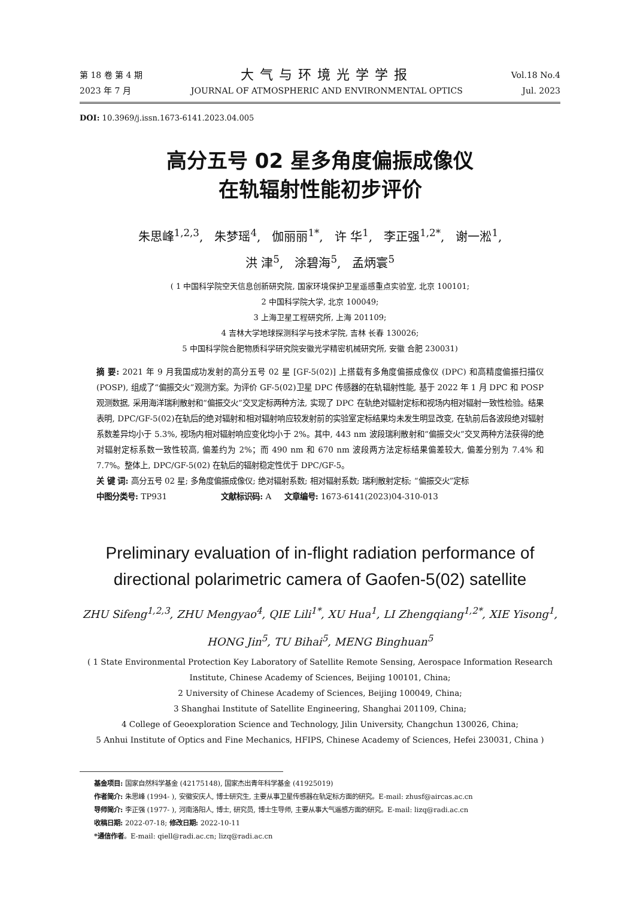第 18 卷 第 4 期
2023 年 7 月
大气与环境光学学报
JOURNAL OF ATMOSPHERIC AND ENVIRONMENTAL OPTICS
Vol.18 No.4
Jul. 2023
DOI: 10.3969/j.issn.1673-6141.2023.04.005
高分五号 02 星多角度偏振成像仪
在轨辐射性能初步评价
朱思峰<sup>1,2,3</sup>, 朱梦瑶<sup>4</sup>, 伽丽丽<sup>1*</sup>, 许 华<sup>1</sup>, 李正强<sup>1,2*</sup>, 谢一淞<sup>1</sup>,
洪 津<sup>5</sup>, 涂碧海<sup>5</sup>, 孟炳寰<sup>5</sup>
( 1 中国科学院空天信息创新研究院, 国家环境保护卫星遥感重点实验室, 北京 100101;
2 中国科学院大学, 北京 100049;
3 上海卫星工程研究所, 上海 201109;
4 吉林大学地球探测科学与技术学院, 吉林 长春 130026;
5 中国科学院合肥物质科学研究院安徽光学精密机械研究所, 安徽 合肥 230031)
摘 要: 2021 年 9 月我国成功发射的高分五号 02 星 [GF-5(02)] 上搭载有多角度偏振成像仪 (DPC) 和高精度偏振扫描仪 (POSP), 组成了“偏振交火”观测方案。为评价 GF-5(02)卫星 DPC 传感器的在轨辐射性能, 基于 2022 年 1 月 DPC 和 POSP 观测数据, 采用海洋瑞利散射和“偏振交火”交叉定标两种方法, 实现了 DPC 在轨绝对辐射定标和视场内相对辐射一致性检验。结果表明, DPC/GF-5(02)在轨后的绝对辐射和相对辐射响应较发射前的实验室定标结果均未发生明显改变, 在轨前后各波段绝对辐射系数差异均小于 5.3%, 视场内相对辐射响应变化均小于 2%。其中, 443 nm 波段瑞利散射和“偏振交火”交叉两种方法获得的绝对辐射定标系数一致性较高, 偏差约为 2%；而 490 nm 和 670 nm 波段两方法定标结果偏差较大, 偏差分别为 7.4% 和 7.7%。整体上, DPC/GF-5(02) 在轨后的辐射稳定性优于 DPC/GF-5。
关 键 词: 高分五号 02 星; 多角度偏振成像仪; 绝对辐射系数; 相对辐射系数; 瑞利散射定标; “偏振交火”定标
中图分类号: TP931 文献标识码: A 文章编号: 1673-6141(2023)04-310-013
Preliminary evaluation of in-flight radiation performance of directional polarimetric camera of Gaofen-5(02) satellite
ZHU Sifeng<sup>1,2,3</sup>, ZHU Mengyao<sup>4</sup>, QIE Lili<sup>1*</sup>, XU Hua<sup>1</sup>, LI Zhengqiang<sup>1,2*</sup>, XIE Yisong<sup>1</sup>,
HONG Jin<sup>5</sup>, TU Bihai<sup>5</sup>, MENG Binghuan<sup>5</sup>
( 1 State Environmental Protection Key Laboratory of Satellite Remote Sensing, Aerospace Information Research Institute, Chinese Academy of Sciences, Beijing 100101, China;
2 University of Chinese Academy of Sciences, Beijing 100049, China;
3 Shanghai Institute of Satellite Engineering, Shanghai 201109, China;
4 College of Geoexploration Science and Technology, Jilin University, Changchun 130026, China;
5 Anhui Institute of Optics and Fine Mechanics, HFIPS, Chinese Academy of Sciences, Hefei 230031, China )
基金项目: 国家自然科学基金 (42175148), 国家杰出青年科学基金 (41925019)
作者简介: 朱思峰 (1994- ), 安徽安庆人, 博士研究生, 主要从事卫星传感器在轨定标方面的研究。E-mail: zhusf@aircas.ac.cn
导师简介: 李正强 (1977- ), 河南洛阳人, 博士, 研究员, 博士生导师, 主要从事大气遥感方面的研究。E-mail: lizq@radi.ac.cn
收稿日期: 2022-07-18; 修改日期: 2022-10-11
*通信作者。E-mail: qiell@radi.ac.cn; lizq@radi.ac.cn